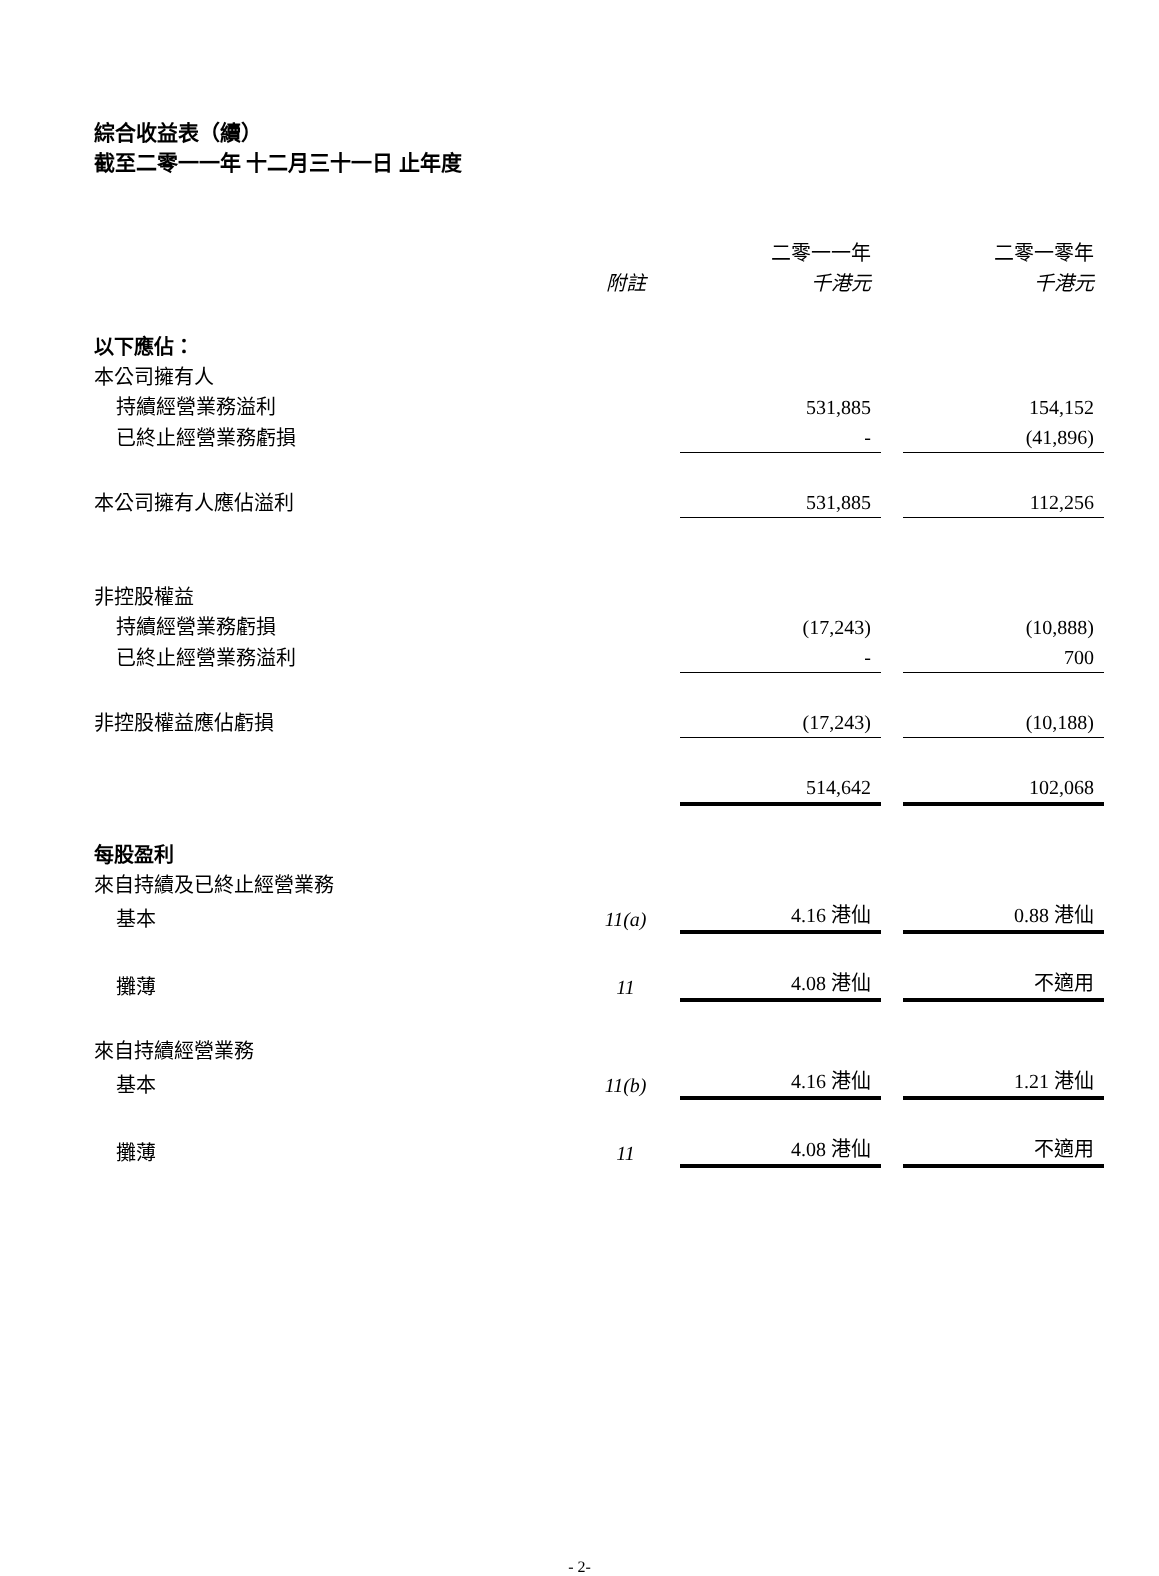綜合收益表（續）
截至二零一一年 十二月三十一日 止年度
| | | 二零一一年 | | 二零一零年 |
| --- | --- | --- | --- | --- |
| | 附註 | 千港元 | | 千港元 |
| 以下應佔： | | | | |
| 本公司擁有人 | | | | |
| 持續經營業務溢利 | | 531,885 | | 154,152 |
| 已終止經營業務虧損 | | - | | (41,896) |
| 本公司擁有人應佔溢利 | | 531,885 | | 112,256 |
| 非控股權益 | | | | |
| 持續經營業務虧損 | | (17,243) | | (10,888) |
| 已終止經營業務溢利 | | - | | 700 |
| 非控股權益應佔虧損 | | (17,243) | | (10,188) |
| | | 514,642 | | 102,068 |
| 每股盈利 | | | | |
| 來自持續及已終止經營業務 | | | | |
| 基本 | 11(a) | 4.16 港仙 | | 0.88 港仙 |
| 攤薄 | 11 | 4.08 港仙 | | 不適用 |
| 來自持續經營業務 | | | | |
| 基本 | 11(b) | 4.16 港仙 | | 1.21 港仙 |
| 攤薄 | 11 | 4.08 港仙 | | 不適用 |
- 2-